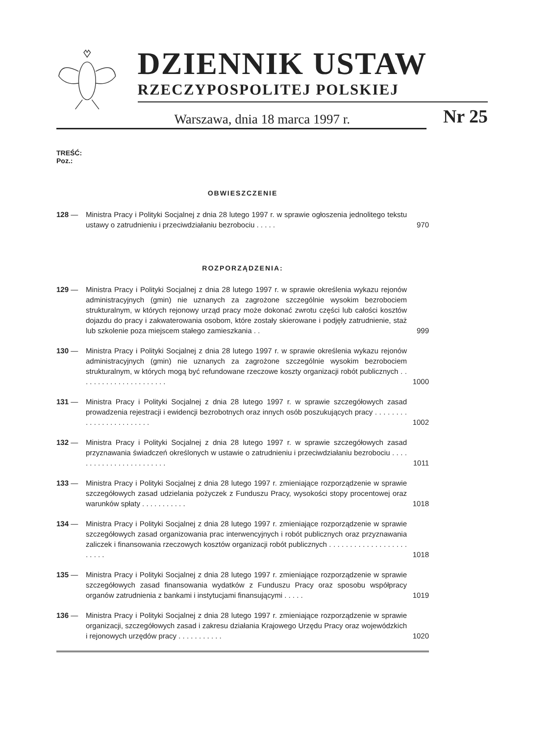DZIENNIK USTAW
RZECZYPOSPOLITEJ POLSKIEJ
Warszawa, dnia 18 marca 1997 r. Nr 25
TREŚĆ:
Poz.:
OBWIESZCZENIE
128 — Ministra Pracy i Polityki Socjalnej z dnia 28 lutego 1997 r. w sprawie ogłoszenia jednolitego tekstu ustawy o zatrudnieniu i przeciwdziałaniu bezrobociu . . . . . 970
ROZPORZĄDZENIA:
129 — Ministra Pracy i Polityki Socjalnej z dnia 28 lutego 1997 r. w sprawie określenia wykazu rejonów administracyjnych (gmin) nie uznanych za zagrożone szczególnie wysokim bezrobociem strukturalnym, w których rejonowy urząd pracy może dokonać zwrotu części lub całości kosztów dojazdu do pracy i zakwaterowania osobom, które zostały skierowane i podjęły zatrudnienie, staż lub szkolenie poza miejscem stałego zamieszkania . . 999
130 — Ministra Pracy i Polityki Socjalnej z dnia 28 lutego 1997 r. w sprawie określenia wykazu rejonów administracyjnych (gmin) nie uznanych za zagrożone szczególnie wysokim bezrobociem strukturalnym, w których mogą być refundowane rzeczowe koszty organizacji robót publicznych . . . . . . . . . . . . . . . . . . . . . . 1000
131 — Ministra Pracy i Polityki Socjalnej z dnia 28 lutego 1997 r. w sprawie szczegółowych zasad prowadzenia rejestracji i ewidencji bezrobotnych oraz innych osób poszukujących pracy . . . . . . . . . . . . . . . . . . . . . . . . 1002
132 — Ministra Pracy i Polityki Socjalnej z dnia 28 lutego 1997 r. w sprawie szczegółowych zasad przyznawania świadczeń określonych w ustawie o zatrudnieniu i przeciwdziałaniu bezrobociu . . . . . . . . . . . . . . . . . . . . . . . . 1011
133 — Ministra Pracy i Polityki Socjalnej z dnia 28 lutego 1997 r. zmieniające rozporządzenie w sprawie szczegółowych zasad udzielania pożyczek z Funduszu Pracy, wysokości stopy procentowej oraz warunków spłaty . . . . . . . . . . . 1018
134 — Ministra Pracy i Polityki Socjalnej z dnia 28 lutego 1997 r. zmieniające rozporządzenie w sprawie szczegółowych zasad organizowania prac interwencyjnych i robót publicznych oraz przyznawania zaliczek i finansowania rzeczowych kosztów organizacji robót publicznych . . . . . . . . . . . . . . . . . . . . . . . . 1018
135 — Ministra Pracy i Polityki Socjalnej z dnia 28 lutego 1997 r. zmieniające rozporządzenie w sprawie szczegółowych zasad finansowania wydatków z Funduszu Pracy oraz sposobu współpracy organów zatrudnienia z bankami i instytucjami finansującymi . . . . . 1019
136 — Ministra Pracy i Polityki Socjalnej z dnia 28 lutego 1997 r. zmieniające rozporządzenie w sprawie organizacji, szczegółowych zasad i zakresu działania Krajowego Urzędu Pracy oraz wojewódzkich i rejonowych urzędów pracy . . . . . . . . . . . 1020